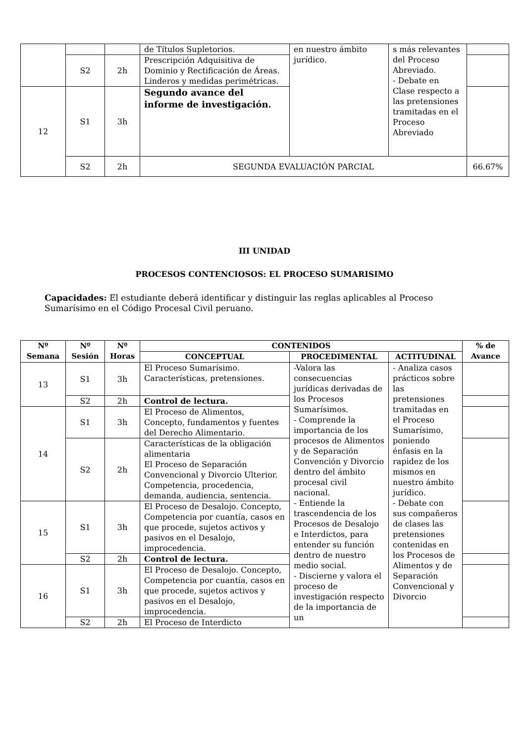| | | | de Títulos Supletorios. | en nuestro ámbito jurídico. | s más relevantes del Proceso Abreviado. - Debate en Clase respecto a las pretensiones tramitadas en el Proceso Abreviado | |
| | S2 | 2h | Prescripción Adquisitiva de Dominio y Rectificación de Áreas. Linderos y medidas perimétricas. | | | |
| 12 | S1 | 3h | Segundo avance del informe de investigación. | | | |
| | S2 | 2h | SEGUNDA EVALUACIÓN PARCIAL | | | 66.67% |
III UNIDAD
PROCESOS CONTENCIOSOS: EL PROCESO SUMARISIMO
Capacidades: El estudiante deberá identificar y distinguir las reglas aplicables al Proceso Sumarísimo en el Código Procesal Civil peruano.
| Nº Semana | Nº Sesión | Nº Horas | CONTENIDOS | | | % de Avance |
| --- | --- | --- | --- | --- | --- | --- |
| | | | CONCEPTUAL | PROCEDIMENTAL | ACTITUDINAL | |
| 13 | S1 | 3h | El Proceso Sumarísimo. Características, pretensiones. | -Valora las consecuencias jurídicas derivadas de los Procesos Sumarísimos. - Comprende la importancia de los procesos de Alimentos y de Separación Convención y Divorcio dentro del ámbito procesal civil nacional. - Entiende la trascendencia de los Procesos de Desalojo e Interdictos, para entender su función dentro de nuestro medio social. - Discierne y valora el proceso de investigación respecto de la importancia de un | - Analiza casos prácticos sobre las pretensiones tramitadas en el Proceso Sumarísimo, poniendo énfasis en la rapidez de los mismos en nuestro ámbito jurídico. - Debate con sus compañeros de clases las pretensiones contenidas en los Procesos de Alimentos y de Separación Convencional y Divorcio | |
| | S2 | 2h | Control de lectura. | | | |
| 14 | S1 | 3h | El Proceso de Alimentos, Concepto, fundamentos y fuentes del Derecho Alimentario. | | | |
| | S2 | 2h | Características de la obligación alimentaria El Proceso de Separación Convencional y Divorcio Ulterior. Competencia, procedencia, demanda, audiencia, sentencia. | | | |
| 15 | S1 | 3h | El Proceso de Desalojo. Concepto, Competencia por cuantía, casos en que procede, sujetos activos y pasivos en el Desalojo, improcedencia. | | | |
| | S2 | 2h | Control de lectura. | | | |
| 16 | S1 | 3h | El Proceso de Desalojo. Concepto, Competencia por cuantía, casos en que procede, sujetos activos y pasivos en el Desalojo, improcedencia. | | | |
| | S2 | 2h | El Proceso de Interdicto | | | |